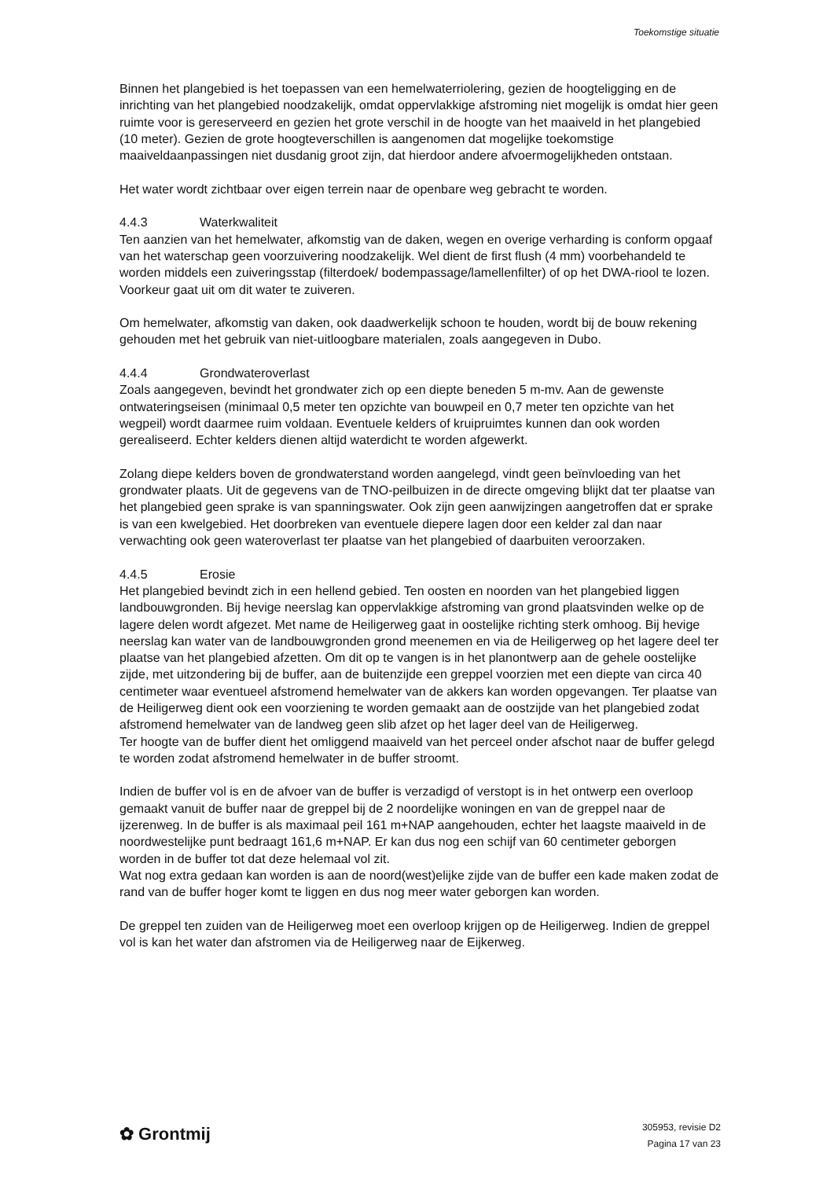Toekomstige situatie
Binnen het plangebied is het toepassen van een hemelwaterriolering, gezien de hoogteligging en de inrichting van het plangebied noodzakelijk, omdat oppervlakkige afstroming niet mogelijk is omdat hier geen ruimte voor is gereserveerd en gezien het grote verschil in de hoogte van het maaiveld in het plangebied (10 meter). Gezien de grote hoogteverschillen is aangenomen dat mogelijke toekomstige maaiveldaanpassingen niet dusdanig groot zijn, dat hierdoor andere afvoermogelijkheden ontstaan.
Het water wordt zichtbaar over eigen terrein naar de openbare weg gebracht te worden.
4.4.3 Waterkwaliteit
Ten aanzien van het hemelwater, afkomstig van de daken, wegen en overige verharding is conform opgaaf van het waterschap geen voorzuivering noodzakelijk. Wel dient de first flush (4 mm) voorbehandeld te worden middels een zuiveringsstap (filterdoek/ bodempassage/lamellenfilter) of op het DWA-riool te lozen.
Voorkeur gaat uit om dit water te zuiveren.
Om hemelwater, afkomstig van daken, ook daadwerkelijk schoon te houden, wordt bij de bouw rekening gehouden met het gebruik van niet-uitloogbare materialen, zoals aangegeven in Dubo.
4.4.4 Grondwateroverlast
Zoals aangegeven, bevindt het grondwater zich op een diepte beneden 5 m-mv. Aan de gewenste ontwateringseisen (minimaal 0,5 meter ten opzichte van bouwpeil en 0,7 meter ten opzichte van het wegpeil) wordt daarmee ruim voldaan. Eventuele kelders of kruipruimtes kunnen dan ook worden gerealiseerd. Echter kelders dienen altijd waterdicht te worden afgewerkt.
Zolang diepe kelders boven de grondwaterstand worden aangelegd, vindt geen beïnvloeding van het grondwater plaats. Uit de gegevens van de TNO-peilbuizen in de directe omgeving blijkt dat ter plaatse van het plangebied geen sprake is van spanningswater. Ook zijn geen aanwijzingen aangetroffen dat er sprake is van een kwelgebied. Het doorbreken van eventuele diepere lagen door een kelder zal dan naar verwachting ook geen wateroverlast ter plaatse van het plangebied of daarbuiten veroorzaken.
4.4.5 Erosie
Het plangebied bevindt zich in een hellend gebied. Ten oosten en noorden van het plangebied liggen landbouwgronden. Bij hevige neerslag kan oppervlakkige afstroming van grond plaatsvinden welke op de lagere delen wordt afgezet. Met name de Heiligerweg gaat in oostelijke richting sterk omhoog. Bij hevige neerslag kan water van de landbouwgronden grond meenemen en via de Heiligerweg op het lagere deel ter plaatse van het plangebied afzetten. Om dit op te vangen is in het planontwerp aan de gehele oostelijke zijde, met uitzondering bij de buffer, aan de buitenzijde een greppel voorzien met een diepte van circa 40 centimeter waar eventueel afstromend hemelwater van de akkers kan worden opgevangen. Ter plaatse van de Heiligerweg dient ook een voorziening te worden gemaakt aan de oostzijde van het plangebied zodat afstromend hemelwater van de landweg geen slib afzet op het lager deel van de Heiligerweg.
Ter hoogte van de buffer dient het omliggend maaiveld van het perceel onder afschot naar de buffer gelegd te worden zodat afstromend hemelwater in de buffer stroomt.
Indien de buffer vol is en de afvoer van de buffer is verzadigd of verstopt is in het ontwerp een overloop gemaakt vanuit de buffer naar de greppel bij de 2 noordelijke woningen en van de greppel naar de ijzerenweg. In de buffer is als maximaal peil 161 m+NAP aangehouden, echter het laagste maaiveld in de noordwestelijke punt bedraagt 161,6 m+NAP. Er kan dus nog een schijf van 60 centimeter geborgen worden in de buffer tot dat deze helemaal vol zit.
Wat nog extra gedaan kan worden is aan de noord(west)elijke zijde van de buffer een kade maken zodat de rand van de buffer hoger komt te liggen en dus nog meer water geborgen kan worden.
De greppel ten zuiden van de Heiligerweg moet een overloop krijgen op de Heiligerweg. Indien de greppel vol is kan het water dan afstromen via de Heiligerweg naar de Eijkerweg.
✿ Grontmij
305953, revisie D2
Pagina 17 van 23